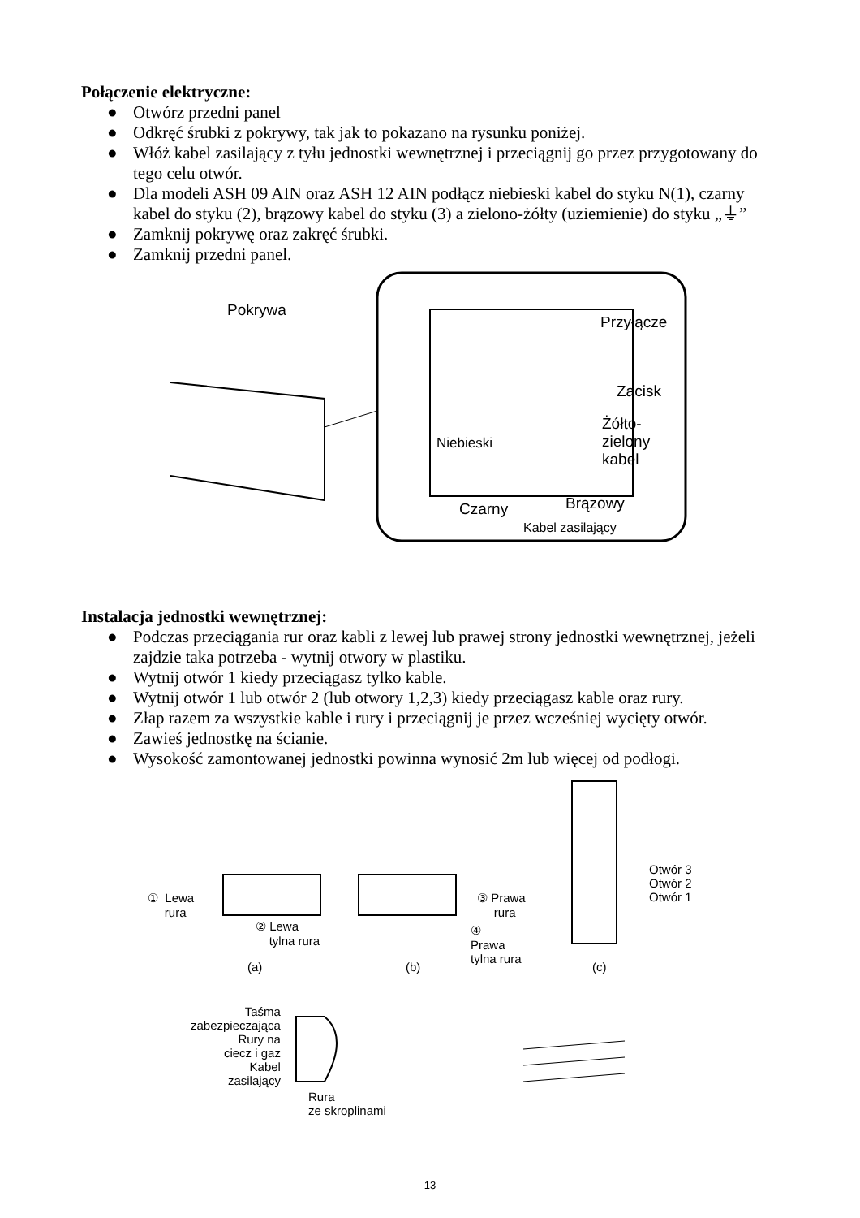Połączenie elektryczne:
● Otwórz przedni panel
● Odkręć śrubki z pokrywy, tak jak to pokazano na rysunku poniżej.
● Włóż kabel zasilający z tyłu jednostki wewnętrznej i przeciągnij go przez przygotowany do tego celu otwór.
● Dla modeli ASH 09 AIN oraz ASH 12 AIN podłącz niebieski kabel do styku N(1), czarny kabel do styku (2), brązowy kabel do styku (3) a zielono-żółty (uziemienie) do styku „⏚”
● Zamknij pokrywę oraz zakręć śrubki.
● Zamknij przedni panel.
Pokrywa
Przyłącze
Zacisk
Żółto-
zielony
kabel
Niebieski
Czarny Brązowy
Kabel zasilający
Instalacja jednostki wewnętrznej:
● Podczas przeciągania rur oraz kabli z lewej lub prawej strony jednostki wewnętrznej, jeżeli zajdzie taka potrzeba - wytnij otwory w plastiku.
● Wytnij otwór 1 kiedy przeciągasz tylko kable.
● Wytnij otwór 1 lub otwór 2 (lub otwory 1,2,3) kiedy przeciągasz kable oraz rury.
● Złap razem za wszystkie kable i rury i przeciągnij je przez wcześniej wycięty otwór.
● Zawieś jednostkę na ścianie.
● Wysokość zamontowanej jednostki powinna wynosić 2m lub więcej od podłogi.
① Lewa
rura
② Lewa
tylna rura
(a) (b)
③ Prawa
rura
④
Prawa
tylna rura
(c)
Otwór 3
Otwór 2
Otwór 1
Taśma
zabezpieczająca
Rury na
ciecz i gaz
Kabel
zasilający
Rura
ze skroplinami
13